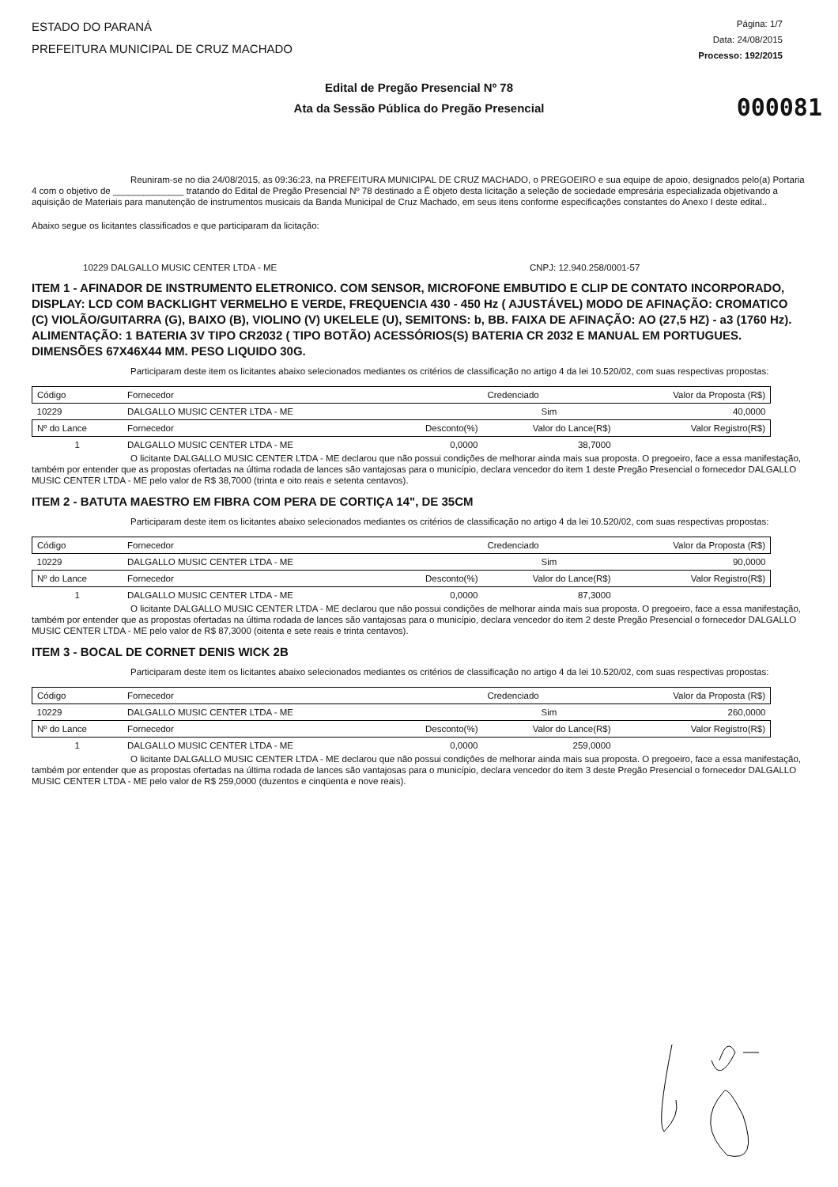ESTADO DO PARANÁ
PREFEITURA MUNICIPAL DE CRUZ MACHADO
Página: 1/7
Data: 24/08/2015
Processo: 192/2015
Edital de Pregão Presencial Nº 78
Ata da Sessão Pública do Pregão Presencial
000081
Reuniram-se no dia 24/08/2015, as 09:36:23, na PREFEITURA MUNICIPAL DE CRUZ MACHADO, o PREGOEIRO e sua equipe de apoio, designados pelo(a) Portaria 4 com o objetivo de ______________ tratando do Edital de Pregão Presencial Nº 78 destinado a É objeto desta licitação a seleção de sociedade empresária especializada objetivando a aquisição de Materiais para manutenção de instrumentos musicais da Banda Municipal de Cruz Machado, em seus itens conforme especificações constantes do Anexo I deste edital..
Abaixo segue os licitantes classificados e que participaram da licitação:
10229 DALGALLO MUSIC CENTER LTDA - ME CNPJ: 12.940.258/0001-57
ITEM 1 - AFINADOR DE INSTRUMENTO ELETRONICO. COM SENSOR, MICROFONE EMBUTIDO E CLIP DE CONTATO INCORPORADO, DISPLAY: LCD COM BACKLIGHT VERMELHO E VERDE, FREQUENCIA 430 - 450 Hz ( AJUSTÁVEL) MODO DE AFINAÇÃO: CROMATICO (C) VIOLÃO/GUITARRA (G), BAIXO (B), VIOLINO (V) UKELELE (U), SEMITONS: b, BB. FAIXA DE AFINAÇÃO: AO (27,5 HZ) - a3 (1760 Hz). ALIMENTAÇÃO: 1 BATERIA 3V TIPO CR2032 ( TIPO BOTÃO) ACESSÓRIOS(S) BATERIA CR 2032 E MANUAL EM PORTUGUES. DIMENSÕES 67X46X44 MM. PESO LIQUIDO 30G.
Participaram deste item os licitantes abaixo selecionados mediantes os critérios de classificação no artigo 4 da lei 10.520/02, com suas respectivas propostas:
| Código | Fornecedor | | Credenciado | Valor da Proposta (R$) |
| --- | --- | --- | --- | --- |
| 10229 | DALGALLO MUSIC CENTER LTDA - ME | | Sim | 40,0000 |
| Nº do Lance | Fornecedor | Desconto(%) | Valor do Lance(R$) | Valor Registro(R$) |
| 1 | DALGALLO MUSIC CENTER LTDA - ME | 0,0000 | 38,7000 | |
O licitante DALGALLO MUSIC CENTER LTDA - ME declarou que não possui condições de melhorar ainda mais sua proposta. O pregoeiro, face a essa manifestação, também por entender que as propostas ofertadas na última rodada de lances são vantajosas para o município, declara vencedor do item 1 deste Pregão Presencial o fornecedor DALGALLO MUSIC CENTER LTDA - ME pelo valor de R$ 38,7000 (trinta e oito reais e setenta centavos).
ITEM 2 - BATUTA MAESTRO EM FIBRA COM PERA DE CORTIÇA 14", DE 35CM
Participaram deste item os licitantes abaixo selecionados mediantes os critérios de classificação no artigo 4 da lei 10.520/02, com suas respectivas propostas:
| Código | Fornecedor | | Credenciado | Valor da Proposta (R$) |
| --- | --- | --- | --- | --- |
| 10229 | DALGALLO MUSIC CENTER LTDA - ME | | Sim | 90,0000 |
| Nº do Lance | Fornecedor | Desconto(%) | Valor do Lance(R$) | Valor Registro(R$) |
| 1 | DALGALLO MUSIC CENTER LTDA - ME | 0,0000 | 87,3000 | |
O licitante DALGALLO MUSIC CENTER LTDA - ME declarou que não possui condições de melhorar ainda mais sua proposta. O pregoeiro, face a essa manifestação, também por entender que as propostas ofertadas na última rodada de lances são vantajosas para o município, declara vencedor do item 2 deste Pregão Presencial o fornecedor DALGALLO MUSIC CENTER LTDA - ME pelo valor de R$ 87,3000 (oitenta e sete reais e trinta centavos).
ITEM 3 - BOCAL DE CORNET DENIS WICK 2B
Participaram deste item os licitantes abaixo selecionados mediantes os critérios de classificação no artigo 4 da lei 10.520/02, com suas respectivas propostas:
| Código | Fornecedor | | Credenciado | Valor da Proposta (R$) |
| --- | --- | --- | --- | --- |
| 10229 | DALGALLO MUSIC CENTER LTDA - ME | | Sim | 260,0000 |
| Nº do Lance | Fornecedor | Desconto(%) | Valor do Lance(R$) | Valor Registro(R$) |
| 1 | DALGALLO MUSIC CENTER LTDA - ME | 0,0000 | 259,0000 | |
O licitante DALGALLO MUSIC CENTER LTDA - ME declarou que não possui condições de melhorar ainda mais sua proposta. O pregoeiro, face a essa manifestação, também por entender que as propostas ofertadas na última rodada de lances são vantajosas para o município, declara vencedor do item 3 deste Pregão Presencial o fornecedor DALGALLO MUSIC CENTER LTDA - ME pelo valor de R$ 259,0000 (duzentos e cinqüenta e nove reais).